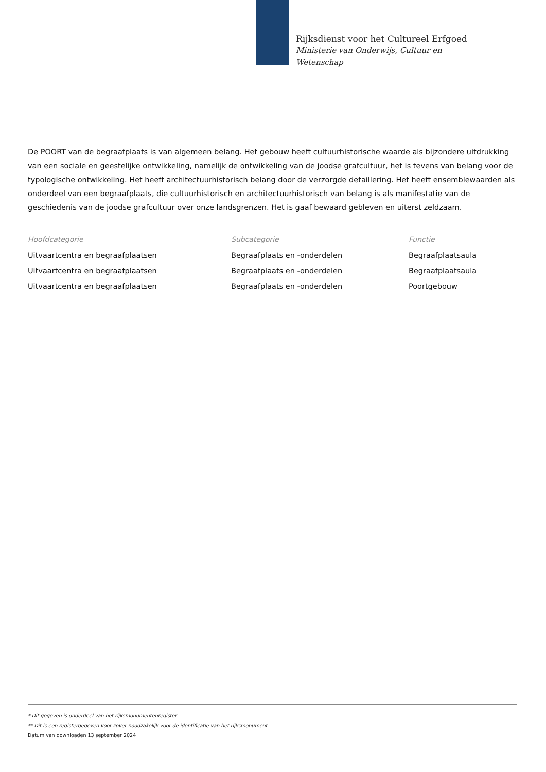Rijksdienst voor het Cultureel Erfgoed
Ministerie van Onderwijs, Cultuur en
Wetenschap
De POORT van de begraafplaats is van algemeen belang. Het gebouw heeft cultuurhistorische waarde als bijzondere uitdrukking van een sociale en geestelijke ontwikkeling, namelijk de ontwikkeling van de joodse grafcultuur, het is tevens van belang voor de typologische ontwikkeling. Het heeft architectuurhistorisch belang door de verzorgde detaillering. Het heeft ensemblewaarden als onderdeel van een begraafplaats, die cultuurhistorisch en architectuurhistorisch van belang is als manifestatie van de geschiedenis van de joodse grafcultuur over onze landsgrenzen. Het is gaaf bewaard gebleven en uiterst zeldzaam.
| Hoofdcategorie | Subcategorie | Functie |
| --- | --- | --- |
| Uitvaartcentra en begraafplaatsen | Begraafplaats en -onderdelen | Begraafplaatsaula |
| Uitvaartcentra en begraafplaatsen | Begraafplaats en -onderdelen | Begraafplaatsaula |
| Uitvaartcentra en begraafplaatsen | Begraafplaats en -onderdelen | Poortgebouw |
* Dit gegeven is onderdeel van het rijksmonumentenregister
** Dit is een registergegeven voor zover noodzakelijk voor de identificatie van het rijksmonument
Datum van downloaden 13 september 2024